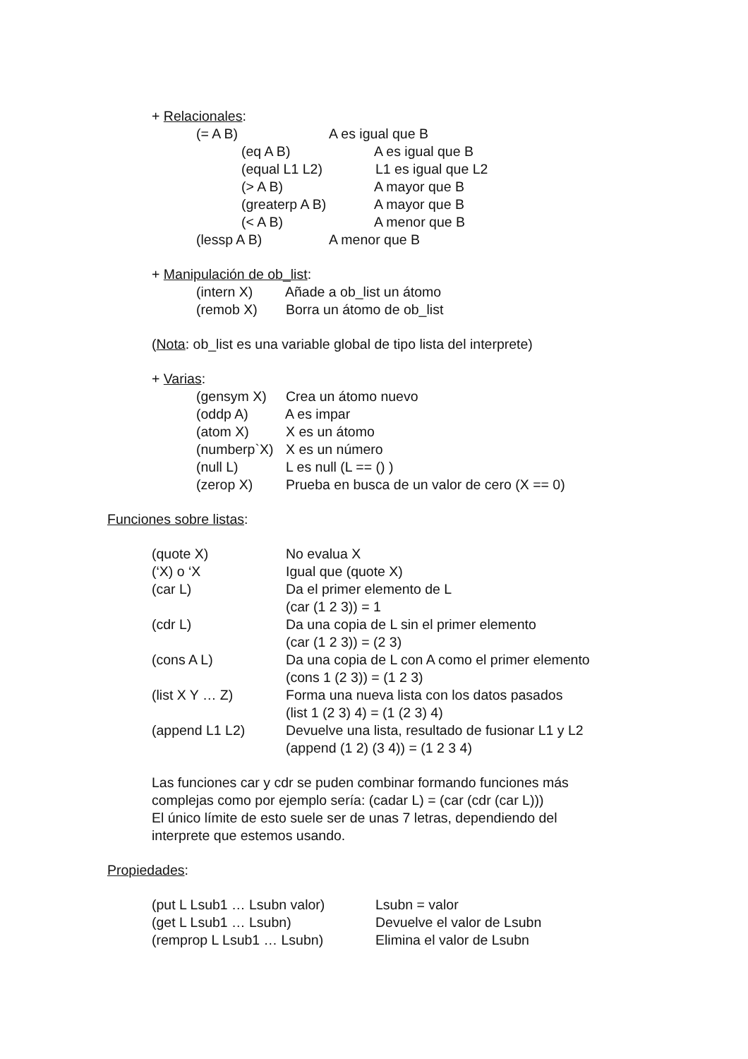+ Relacionales:
(= A B) A es igual que B
(eq A B) A es igual que B
(equal L1 L2) L1 es igual que L2
(> A B) A mayor que B
(greaterp A B) A mayor que B
(< A B) A menor que B
(lessp A B) A menor que B
+ Manipulación de ob_list:
(intern X) Añade a ob_list un átomo
(remob X) Borra un átomo de ob_list
(Nota: ob_list es una variable global de tipo lista del interprete)
+ Varias:
(gensym X) Crea un átomo nuevo
(oddp A) A es impar
(atom X) X es un átomo
(numberp`X) X es un número
(null L) L es null (L == () )
(zerop X) Prueba en busca de un valor de cero (X == 0)
Funciones sobre listas:
(quote X) No evalua X
(‘X) o ‘X Igual que (quote X)
(car L) Da el primer elemento de L
(car (1 2 3)) = 1
(cdr L) Da una copia de L sin el primer elemento
(car (1 2 3)) = (2 3)
(cons A L) Da una copia de L con A como el primer elemento
(cons 1 (2 3)) = (1 2 3)
(list X Y … Z) Forma una nueva lista con los datos pasados
(list 1 (2 3) 4) = (1 (2 3) 4)
(append L1 L2) Devuelve una lista, resultado de fusionar L1 y L2
(append (1 2) (3 4)) = (1 2 3 4)
Las funciones car y cdr se puden combinar formando funciones más
complejas como por ejemplo sería: (cadar L) = (car (cdr (car L)))
El único límite de esto suele ser de unas 7 letras, dependiendo del
interprete que estemos usando.
Propiedades:
(put L Lsub1 … Lsubn valor) Lsubn = valor
(get L Lsub1 … Lsubn) Devuelve el valor de Lsubn
(remprop L Lsub1 … Lsubn) Elimina el valor de Lsubn